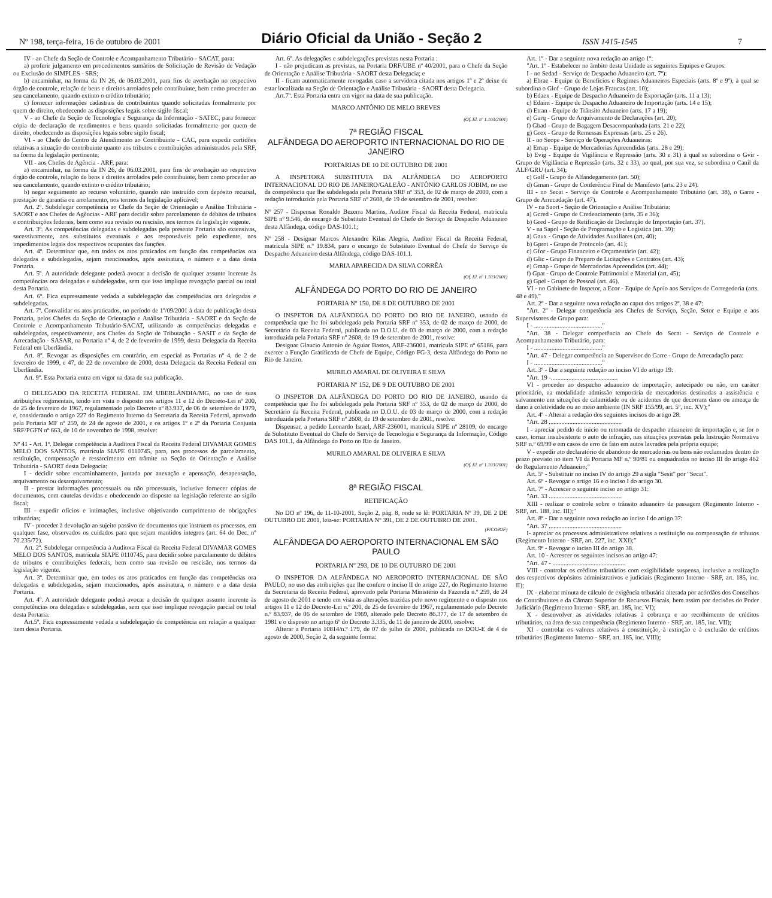Nº 198, terça-feira, 16 de outubro de 2001 Diário Oficial da União - Seção 2 ISSN 1415-1545 7
IV - ao Chefe da Seção de Controle e Acompanhamento Tributário - SACAT, para:
a) proferir julgamento em procedimentos sumários de Solicitação de Revisão de Vedação ou Exclusão do SIMPLES - SRS;
b) encaminhar, na forma da IN 26, de 06.03.2001, para fins de averbação no respectivo órgão de controle, relação de bens e direitos arrolados pelo contribuinte, bem como proceder ao seu cancelamento, quando extinto o crédito tributário;
c) fornecer informações cadastrais de contribuintes quando solicitadas formalmente por quem de direito, obedecendo as disposições legais sobre sigilo fiscal;
V - ao Chefe da Seção de Tecnologia e Segurança da Informação - SATEC, para fornecer cópia de declaração de rendimentos e bens quando solicitadas formalmente por quem de direito, obedecendo as disposições legais sobre sigilo fiscal;
VI - ao Chefe do Centro de Atendimento ao Contribuinte - CAC, para expedir certidões relativas a situação do contribuinte quanto aos tributos e contribuições administrados pela SRF, na forma da legislação pertinente;
VII - aos Chefes de Agência - ARF, para:
a) encaminhar, na forma da IN 26, de 06.03.2001, para fins de averbação no respectivo órgão de controle, relação de bens e direitos arrolados pelo contribuinte, bem como proceder ao seu cancelamento, quando extinto o crédito tributário;
b) negar seguimento ao recurso voluntário, quando não instruído com depósito recursal, prestação de garantia ou arrolamento, nos termos da legislação aplicável;
Art. 2º. Subdelegar competência ao Chefe da Seção de Orientação e Análise Tributária - SAORT e aos Chefes de Agências - ARF para decidir sobre parcelamento de débitos de tributos e contribuições federais, bem como sua revisão ou rescisão, nos termos da legislação vigente.
Art. 3º. As competências delegadas e subdelegadas pela presente Portaria são extensivas, sucessivamente, aos substitutos eventuais e aos responsáveis pelo expediente, nos impedimentos legais dos respectivos ocupantes das funções.
Art. 4º. Determinar que, em todos os atos praticados em função das competências ora delegadas e subdelegadas, sejam mencionados, após assinatura, o número e a data desta Portaria.
Art. 5º. A autoridade delegante poderá avocar a decisão de qualquer assunto inerente às competências ora delegadas e subdelegadas, sem que isso implique revogação parcial ou total desta Portaria.
Art. 6º. Fica expressamente vedada a subdelegação das competências ora delegadas e subdelegadas.
Art. 7º. Convalidar os atos praticados, no período de 1º/09/2001 à data de publicação desta Portaria, pelos Chefes da Seção de Orientação e Análise Tributária - SAORT e da Seção de Controle e Acompanhamento Tributário-SACAT, utilizando as competências delegadas e subdelegadas, respectivamente, aos Chefes da Seção de Tributação - SASIT e da Seção de Arrecadação - SASAR, na Portaria nº 4, de 2 de fevereiro de 1999, desta Delegacia da Receita Federal em Uberlândia.
Art. 8º. Revogar as disposições em contrário, em especial as Portarias nº 4, de 2 de fevereiro de 1999, e 47, de 22 de novembro de 2000, desta Delegacia da Receita Federal em Uberlândia.
Art. 9º. Esta Portaria entra em vigor na data de sua publicação.
O DELEGADO DA RECEITA FEDERAL EM UBERLÂNDIA/MG, no uso de suas atribuições regimentais, tendo em vista o disposto nos artigos 11 e 12 do Decreto-Lei nº 200, de 25 de fevereiro de 1967, regulamentado pelo Decreto nº 83.937, de 06 de setembro de 1979, e, considerando o artigo 227 do Regimento Interno da Secretaria da Receita Federal, aprovado pela Portaria MF nº 259, de 24 de agosto de 2001, e os artigos 1º e 2º da Portaria Conjunta SRF/PGFN nº 663, de 10 de novembro de 1998, resolve:
Nº 41 - Art. 1º. Delegar competência à Auditora Fiscal da Receita Federal DIVAMAR GOMES MELO DOS SANTOS, matrícula SIAPE 0110745, para, nos processos de parcelamento, restituição, compensação e ressarcimento em trâmite na Seção de Orientação e Análise Tributária - SAORT desta Delegacia:
I - decidir sobre encaminhamento, juntada por anexação e apensação, desapensação, arquivamento ou desarquivamento;
II - prestar informações processuais ou não processuais, inclusive fornecer cópias de documentos, com cautelas devidas e obedecendo ao disposto na legislação referente ao sigilo fiscal;
III - expedir ofícios e intimações, inclusive objetivando cumprimento de obrigações tributárias;
IV - proceder à devolução ao sujeito passivo de documentos que instruem os processos, em qualquer fase, observados os cuidados para que sejam mantidos íntegros (art. 64 do Dec. nº 70.235/72).
Art. 2º. Subdelegar competência à Auditora Fiscal da Receita Federal DIVAMAR GOMES MELO DOS SANTOS, matrícula SIAPE 0110745, para decidir sobre parcelamento de débitos de tributos e contribuições federais, bem como sua revisão ou rescisão, nos termos da legislação vigente.
Art. 3º. Determinar que, em todos os atos praticados em função das competências ora delegadas e subdelegadas, sejam mencionados, após assinatura, o número e a data desta Portaria.
Art. 4º. A autoridade delegante poderá avocar a decisão de qualquer assunto inerente às competências ora delegadas e subdelegadas, sem que isso implique revogação parcial ou total desta Portaria.
Art.5º. Fica expressamente vedada a subdelegação de competência em relação a qualquer item desta Portaria.
Art. 6º. As delegações e subdelegações previstas nesta Portaria :
I - não prejudicam as previstas, na Portaria DRF/UBE nº 40/2001, para o Chefe da Seção de Orientação e Análise Tributária - SAORT desta Delegacia; e
II - ficam automaticamente revogadas caso a servidora citada nos artigos 1º e 2º deixe de estar localizada na Seção de Orientação e Análise Tributária - SAORT desta Delegacia.
Art.7º. Esta Portaria entra em vigor na data de sua publicação.
MARCO ANTÔNIO DE MELO BREVES
(Of. El. nº 1.103/2001)
7ª REGIÃO FISCAL
ALFÂNDEGA DO AEROPORTO INTERNACIONAL DO RIO DE JANEIRO
PORTARIAS DE 10 DE OUTUBRO DE 2001
A INSPETORA SUBSTITUTA DA ALFÂNDEGA DO AEROPORTO INTERNACIONAL DO RIO DE JANEIRO/GALEÃO - ANTÔNIO CARLOS JOBIM, no uso da competência que lhe subdelegada pela Portaria SRF nº 353, de 02 de março de 2000, com a redação introduzida pela Portaria SRF nº 2608, de 19 de setembro de 2001, resolve:
Nº 257 - Dispensar Ronaldo Bezerra Martins, Auditor Fiscal da Receita Federal, matrícula SIPE nº 9.546, do encargo de Substituto Eventual do Chefe do Serviço de Despacho Aduaneiro desta Alfândega, código DAS-101.1;
Nº 258 - Designar Marcos Alexandre Kilas Alegria, Auditor Fiscal da Receita Federal, matrícula SIPE n.º 19.834, para o encargo de Substituto Eventual do Chefe do Serviço de Despacho Aduaneiro desta Alfândega, código DAS-101.1.
MARIA APARECIDA DA SILVA CORRÊA
(Of. El. nº 1.103/2001)
ALFÂNDEGA DO PORTO DO RIO DE JANEIRO
PORTARIA Nº 150, DE 8 DE OUTUBRO DE 2001
O INSPETOR DA ALFÂNDEGA DO PORTO DO RIO DE JANEIRO, usando da competência que lhe foi subdelegada pela Portaria SRF nº 353, de 02 de março de 2000, do Secretário da Receita Federal, publicada no D.O.U. de 03 de março de 2000, com a redação introduzida pela Portaria SRF nº 2608, de 19 de setembro de 2001, resolve:
Designar Glaucio Antonio de Aguiar Bastos, ARF-236001, matrícula SIPE nº 65186, para exercer a Função Gratificada de Chefe de Equipe, Código FG-3, desta Alfândega do Porto no Rio de Janeiro.
MURILO AMARAL DE OLIVEIRA E SILVA
PORTARIA Nº 152, DE 9 DE OUTUBRO DE 2001
O INSPETOR DA ALFÂNDEGA DO PORTO DO RIO DE JANEIRO, usando da competência que lhe foi subdelegada pela Portaria SRF nº 353, de 02 de março de 2000, do Secretário da Receita Federal, publicada no D.O.U. de 03 de março de 2000, com a redação introduzida pela Portaria SRF nº 2608, de 19 de setembro de 2001, resolve:
Dispensar, a pedido Leonardo Israel, ARF-236001, matrícula SIPE nº 28109, do encargo de Substituto Eventual do Chefe do Serviço de Tecnologia e Segurança da Informação, Código DAS 101.1, da Alfândega do Porto no Rio de Janeiro.
MURILO AMARAL DE OLIVEIRA E SILVA
(Of. El. nº 1.103/2001)
8ª REGIÃO FISCAL
RETIFICAÇÃO
No DO nº 196, de 11-10-2001, Seção 2, pág. 8, onde se lê: PORTARIA Nº 39, DE 2 DE OUTUBRO DE 2001, leia-se: PORTARIA Nº 391, DE 2 DE OUTUBRO DE 2001.
(P/COJOF)
ALFÂNDEGA DO AEROPORTO INTERNACIONAL EM SÃO PAULO
PORTARIA Nº 293, DE 10 DE OUTUBRO DE 2001
O INSPETOR DA ALFÂNDEGA NO AEROPORTO INTERNACIONAL DE SÃO PAULO, no uso das atribuições que lhe confere o inciso II do artigo 227, do Regimento Interno da Secretaria da Receita Federal, aprovado pela Portaria Ministério da Fazenda n.º 259, de 24 de agosto de 2001 e tendo em vista as alterações trazidas pelo novo regimento e o disposto nos artigos 11 e 12 do Decreto-Lei n.º 200, de 25 de fevereiro de 1967, regulamentado pelo Decreto n.º 83.937, de 06 de setembro de 1969, alterado pelo Decreto 86.377, de 17 de setembro de 1981 e o disposto no artigo 6º do Decreto 3.335, de 11 de janeiro de 2000, resolve:
Alterar a Portaria 10814/n.º 179, de 07 de julho de 2000, publicada no DOU-E de 4 de agosto de 2000, Seção 2, da seguinte forma:
Art. 1º - Dar a seguinte nova redação ao artigo 1º:
"Art. 1º - Estabelecer no âmbito desta Unidade as seguintes Equipes e Grupos:
I - no Sedad - Serviço de Despacho Aduaneiro (art. 7º):
a) Ebrae - Equipe de Benefícios e Regimes Aduaneiros Especiais (arts. 8º e 9º), à qual se subordina o Glof - Grupo de Lojas Francas (art. 10);
b) Edaex - Equipe de Despacho Aduaneiro de Exportação (arts. 11 a 13);
c) Edaim - Equipe de Despacho Aduaneiro de Importação (arts. 14 e 15);
d) Etran - Equipe de Trânsito Aduaneiro (arts. 17 a 19);
e) Garq - Grupo de Arquivamento de Declarações (art. 20);
f) Gbad - Grupo de Bagagem Desacompanhada (arts. 21 e 22);
g) Grex - Grupo de Remessas Expressas (arts. 25 e 26).
II - no Seope - Serviço de Operações Aduaneiras:
a) Emap - Equipe de Mercadorias Apreendidas (arts. 28 e 29);
b) Evig - Equipe de Vigilância e Repressão (arts. 30 e 31) à qual se subordina o Gvir - Grupo de Vigilância e Repressão (arts. 32 e 33), ao qual, por sua vez, se subordina o Canil da ALF/GRU (art. 34);
c) Galf - Grupo de Alfandegamento (art. 50);
d) Gman - Grupo de Conferência Final de Manifesto (arts. 23 e 24).
III - no Secat - Serviço de Controle e Acompanhamento Tributário (art. 38), o Garre - Grupo de Arrecadação (art. 47).
IV - na Saort - Seção de Orientação e Análise Tributária:
a) Gcred - Grupo de Credenciamento (arts. 35 e 36);
b) Gred - Grupo de Retificação de Declaração de Importação (art. 37).
V - na Sapol - Seção de Programação e Logística (art. 39):
a) Gaux - Grupo de Atividades Auxiliares (art. 40);
b) Gprot - Grupo de Protocolo (art. 41);
c) Gfor - Grupo Financeiro e Orçamentário (art. 42);
d) Glic - Grupo de Preparo de Licitações e Contratos (art. 43);
e) Gmap - Grupo de Mercadorias Apreendidas (art. 44);
f) Gpat - Grupo de Controle Patrimonial e Material (art. 45);
g) Gpel - Grupo de Pessoal (art. 46).
VI - no Gabinete do Inspetor, a Ecor - Equipe de Apoio aos Serviços de Corregedoria (arts. 48 e 49)."
Art. 2º - Dar a seguinte nova redação ao caput dos artigos 2º, 38 e 47:
"Art. 2º - Delegar competência aos Chefes de Serviço, Seção, Setor e Equipe e aos Supervisores de Grupo para:
I - ..........................................."
"Art. 38 - Delegar competência ao Chefe do Secat - Serviço de Controle e Acompanhamento Tributário, para:
I - ..........................................."
"Art. 47 - Delegar competência ao Supervisor do Garre - Grupo de Arrecadação para:
I - ..........................................."
Art. 3º - Dar a seguinte redação ao inciso VI do artigo 19:
"Art. 19 -..........................................
VI - proceder ao despacho aduaneiro de importação, antecipado ou não, em caráter prioritário, na modalidade admissão temporária de mercadorias destinadas a assistência e salvamento em situações de calamidade ou de acidentes de que decorram dano ou ameaça de dano à coletividade ou ao meio ambiente (IN SRF 155/99, art. 5º, inc. XV);"
Art. 4º - Alterar a redação dos seguintes incisos do artigo 28:
"Art. 28 ..............................................
I - apreciar pedido de início ou retomada de despacho aduaneiro de importação e, se for o caso, tornar insubsistente o auto de infração, nas situações previstas pela Instrução Normativa SRF n.º 69/99 e em casos de erro de fato em autos lavrados pela própria equipe;
V - expedir ato declaratório de abandono de mercadorias ou bens não reclamados dentro do prazo previsto no item VI da Portaria MF n.º 90/81 ou enquadradas no inciso III do artigo 462 do Regulamento Aduaneiro;"
Art. 5º - Substituir no inciso IV do artigo 29 a sigla "Sesit" por "Secat".
Art. 6º - Revogar o artigo 16 e o inciso I do artigo 30.
Art. 7º - Acrescer o seguinte inciso ao artigo 31:
"Art. 33 ..............................................
XIII - realizar o controle sobre o trânsito aduaneiro de passagem (Regimento Interno - SRF, art. 188, inc. III);"
Art. 8º - Dar a seguinte nova redação ao inciso I do artigo 37:
"Art. 37 ..............................................
I- apreciar os processos administrativos relativos a restituição ou compensação de tributos (Regimento Interno - SRF, art. 227, inc. XXI);"
Art. 9º - Revogar o inciso III do artigo 38.
Art. 10 - Acrescer os seguintes incisos ao artigo 47:
"Art. 47 - ..............................................
VIII - controlar os créditos tributários com exigibilidade suspensa, inclusive a realização dos respectivos depósitos administrativos e judiciais (Regimento Interno - SRF, art. 185, inc. II);
IX - elaborar minuta de cálculo de exigência tributária alterada por acórdãos dos Conselhos de Contribuintes e da Câmara Superior de Recursos Fiscais, bem assim por decisões do Poder Judiciário (Regimento Interno - SRF, art. 185, inc. VI);
X - desenvolver as atividades relativas à cobrança e ao recolhimento de créditos tributários, na área de sua competência (Regimento Interno - SRF, art. 185, inc. VII);
XI - controlar os valores relativos à constituição, à extinção e à exclusão de créditos tributários (Regimento Interno - SRF, art. 185, inc. VIII);